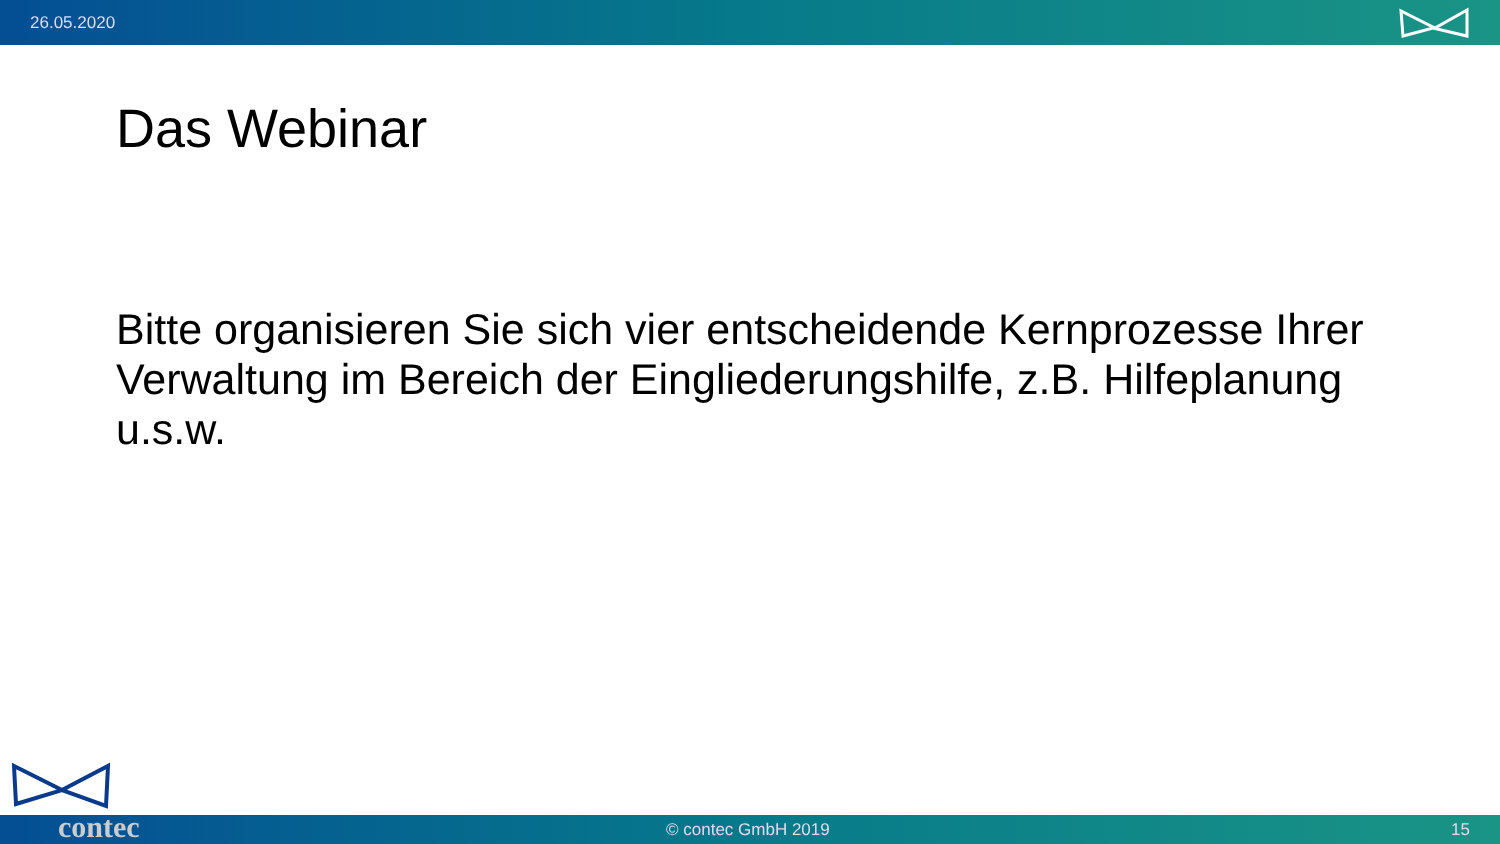26.05.2020
Das Webinar
Bitte organisieren Sie sich vier entscheidende Kernprozesse Ihrer Verwaltung im Bereich der Eingliederungshilfe, z.B. Hilfeplanung u.s.w.
© contec GmbH 2019 15 contec